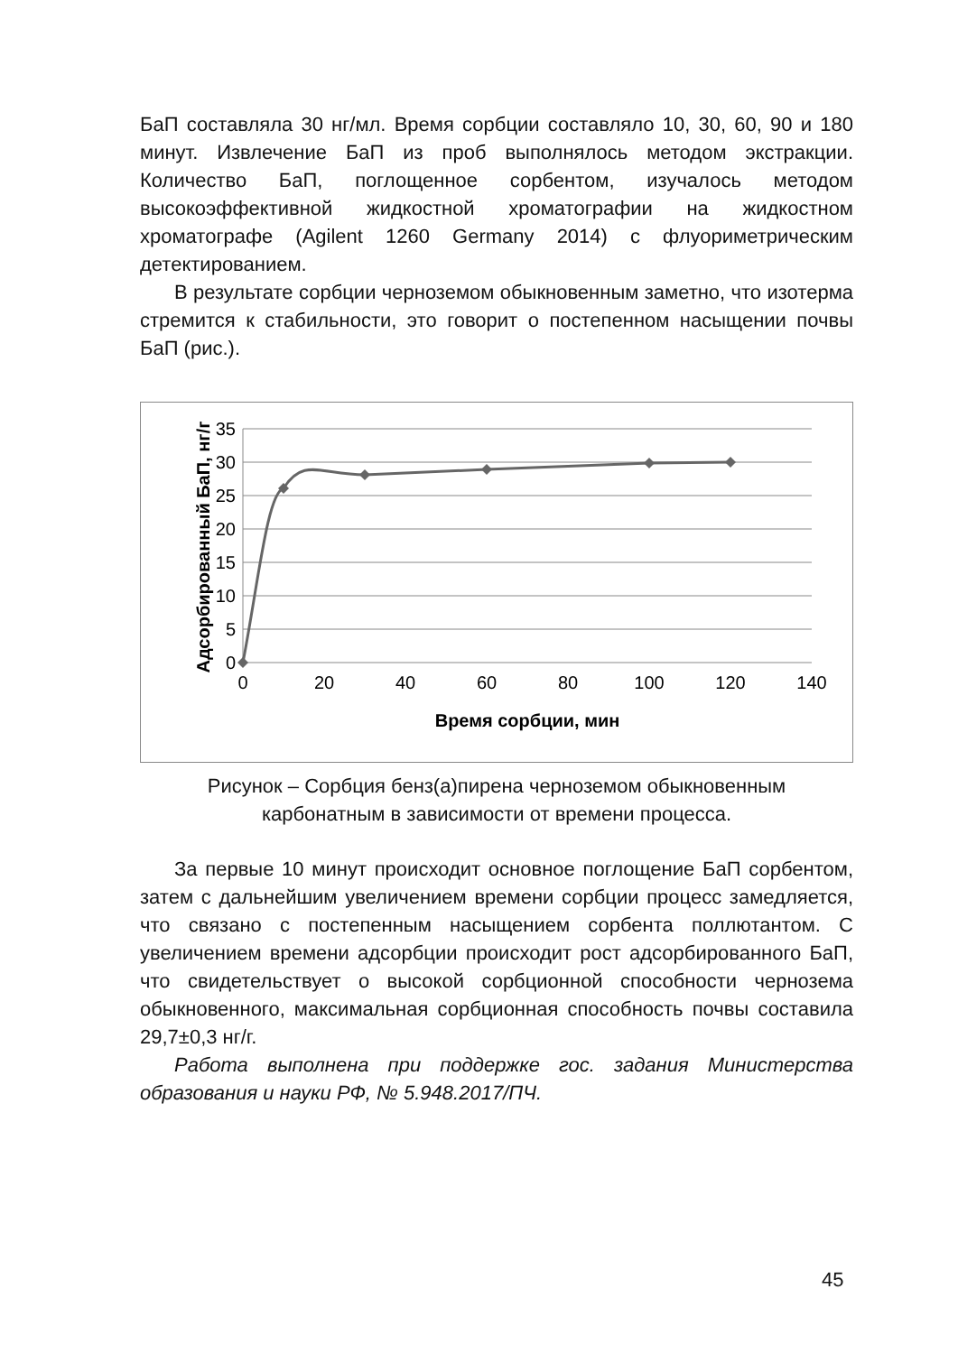БаП составляла 30 нг/мл. Время сорбции составляло 10, 30, 60, 90 и 180 минут. Извлечение БаП из проб выполнялось методом экстракции. Количество БаП, поглощенное сорбентом, изучалось методом высокоэффективной жидкостной хроматографии на жидкостном хроматографе (Agilent 1260 Germany 2014) с флуориметрическим детектированием.
В результате сорбции черноземом обыкновенным заметно, что изотерма стремится к стабильности, это говорит о постепенном насыщении почвы БаП (рис.).
35
30
25
20
15
10
5
0
0
20
40
60
80
100
120
140
Время сорбции, мин
Адсорбированный БаП, нг/г
Рисунок – Сорбция бенз(а)пирена черноземом обыкновенным
карбонатным в зависимости от времени процесса.
За первые 10 минут происходит основное поглощение БаП сорбентом, затем с дальнейшим увеличением времени сорбции процесс замедляется, что связано с постепенным насыщением сорбента поллютантом. С увеличением времени адсорбции происходит рост адсорбированного БаП, что свидетельствует о высокой сорбционной способности чернозема обыкновенного, максимальная сорбционная способность почвы составила 29,7±0,3 нг/г.
Работа выполнена при поддержке гос. задания Министерства образования и науки РФ, № 5.948.2017/ПЧ.
45